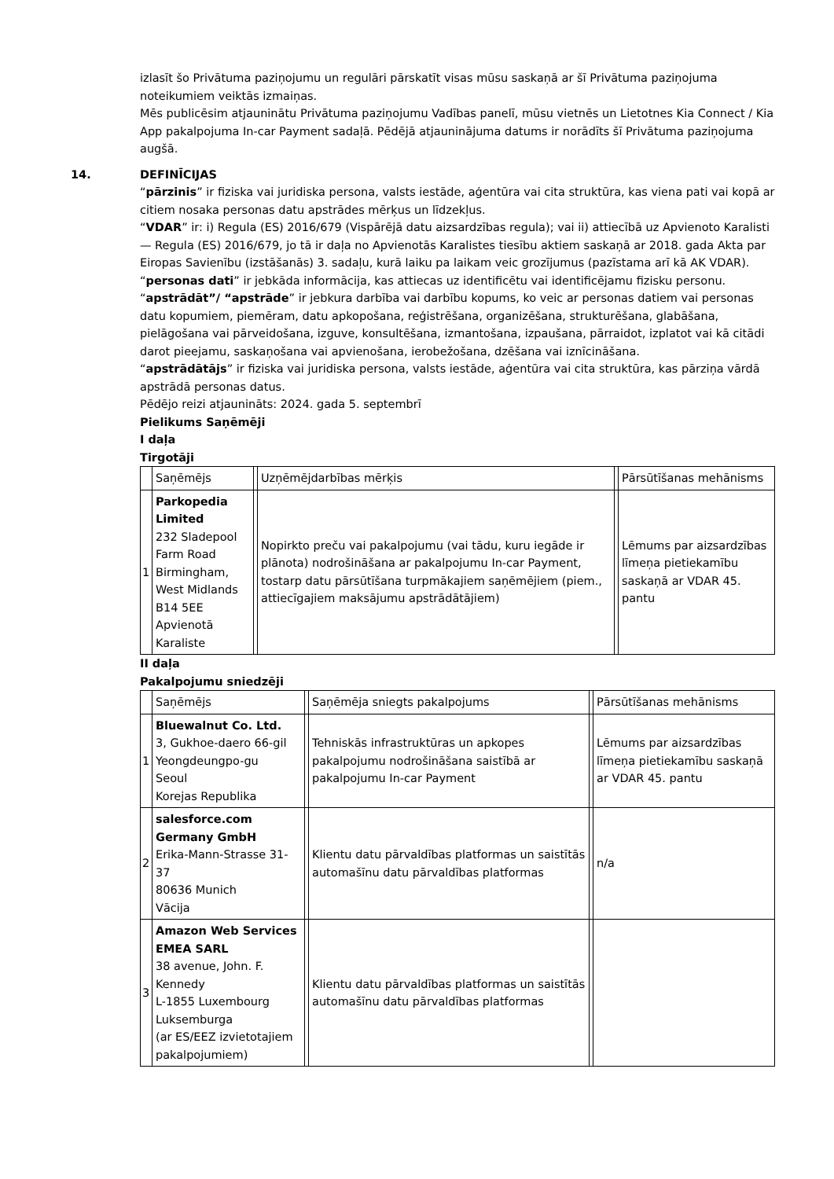izlasīt šo Privātuma paziņojumu un regulāri pārskatīt visas mūsu saskaņā ar šī Privātuma paziņojuma noteikumiem veiktās izmaiņas.
Mēs publicēsim atjauninātu Privātuma paziņojumu Vadības panelī, mūsu vietnēs un Lietotnes Kia Connect / Kia App pakalpojuma In-car Payment sadaļā. Pēdējā atjauninājuma datums ir norādīts šī Privātuma paziņojuma augšā.
14. DEFINĪCIJAS
“pārzinis” ir fiziska vai juridiska persona, valsts iestāde, aģentūra vai cita struktūra, kas viena pati vai kopā ar citiem nosaka personas datu apstrādes mērķus un līdzekļus.
“VDAR” ir: i) Regula (ES) 2016/679 (Vispārējā datu aizsardzības regula); vai ii) attiecībā uz Apvienoto Karalisti — Regula (ES) 2016/679, jo tā ir daļa no Apvienotās Karalistes tiesību aktiem saskaņā ar 2018. gada Akta par Eiropas Savienību (izstāšanās) 3. sadaļu, kurā laiku pa laikam veic grozījumus (pazīstama arī kā AK VDAR).
“personas dati” ir jebkāda informācija, kas attiecas uz identificētu vai identificējamu fizisku personu.
“apstrādāt”/ “apstrāde” ir jebkura darbība vai darbību kopums, ko veic ar personas datiem vai personas datu kopumiem, piemēram, datu apkopošana, reģistrēšana, organizēšana, strukturēšana, glabāšana, pielāgošana vai pārveidošana, izguve, konsultēšana, izmantošana, izpaušana, pārraidot, izplatot vai kā citādi darot pieejamu, saskaņošana vai apvienošana, ierobežošana, dzēšana vai iznīcināšana.
“apstrādātājs” ir fiziska vai juridiska persona, valsts iestāde, aģentūra vai cita struktūra, kas pārziņa vārdā apstrādā personas datus.
Pēdējo reizi atjaunināts: 2024. gada 5. septembrī
Pielikums Saņēmēji
I daļa
Tirgotāji
| | Saņēmējs | | Uzņēmējdarbības mērķis | | Pārsūtīšanas mehānisms |
| 1 | Parkopedia Limited 232 Sladepool Farm Road Birmingham, West Midlands B14 5EE Apvienotā Karaliste | | Nopirkto preču vai pakalpojumu (vai tādu, kuru iegāde ir plānota) nodrošināšana ar pakalpojumu In-car Payment, tostarp datu pārsūtīšana turpmākajiem saņēmējiem (piem., attiecīgajiem maksājumu apstrādātājiem) | | Lēmums par aizsardzības līmeņa pietiekamību saskaņā ar VDAR 45. pantu |
II daļa
Pakalpojumu sniedzēji
| | Saņēmējs | | Saņēmēja sniegts pakalpojums | | Pārsūtīšanas mehānisms |
| 1 | Bluewalnut Co. Ltd. 3, Gukhoe-daero 66-gil Yeongdeungpo-gu Seoul Korejas Republika | | Tehniskās infrastruktūras un apkopes pakalpojumu nodrošināšana saistībā ar pakalpojumu In-car Payment | | Lēmums par aizsardzības līmeņa pietiekamību saskaņā ar VDAR 45. pantu |
| 2 | salesforce.com Germany GmbH Erika-Mann-Strasse 31-37 80636 Munich Vācija | | Klientu datu pārvaldības platformas un saistītās automašīnu datu pārvaldības platformas | | n/a |
| 3 | Amazon Web Services EMEA SARL 38 avenue, John. F. Kennedy L-1855 Luxembourg Luksemburga (ar ES/EEZ izvietotajiem pakalpojumiem) | | Klientu datu pārvaldības platformas un saistītās automašīnu datu pārvaldības platformas | | |